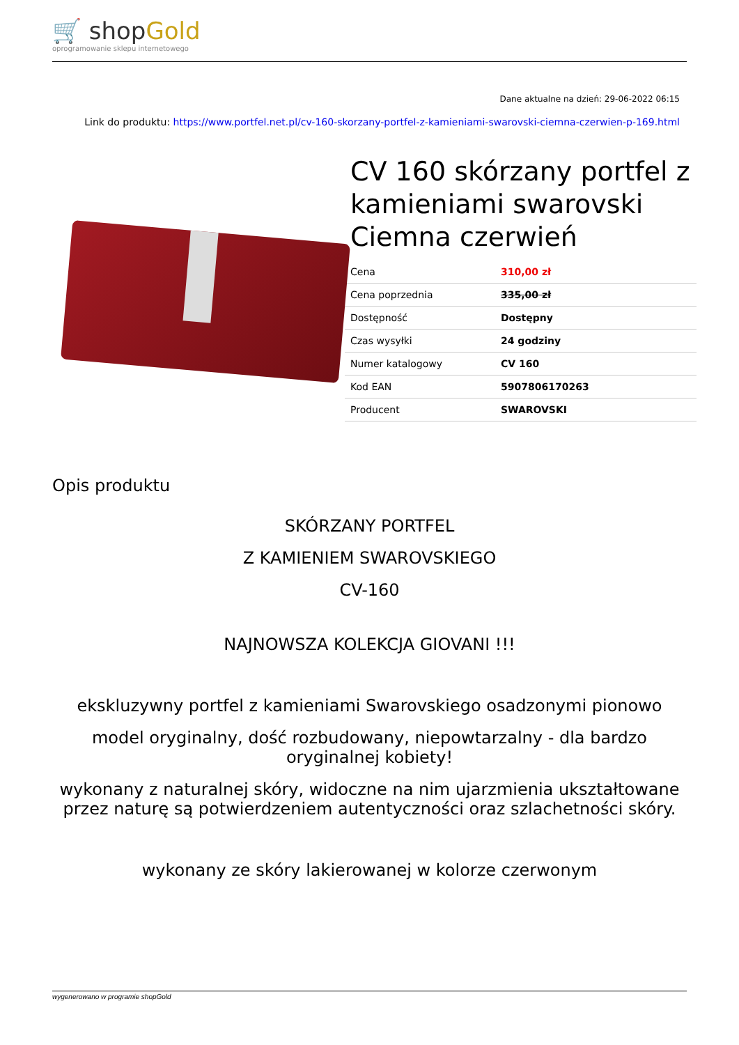🛒 shopGold
oprogramowanie sklepu internetowego
Dane aktualne na dzień: 29-06-2022 06:15
Link do produktu: https://www.portfel.net.pl/cv-160-skorzany-portfel-z-kamieniami-swarovski-ciemna-czerwien-p-169.html
CV 160 skórzany portfel z kamieniami swarovski Ciemna czerwień
| Cena | 310,00 zł |
| Cena poprzednia | 335,00 zł |
| Dostępność | Dostępny |
| Czas wysyłki | 24 godziny |
| Numer katalogowy | CV 160 |
| Kod EAN | 5907806170263 |
| Producent | SWAROVSKI |
Opis produktu
SKÓRZANY PORTFEL
Z KAMIENIEM SWAROVSKIEGO
CV-160
NAJNOWSZA KOLEKCJA GIOVANI !!!
ekskluzywny portfel z kamieniami Swarovskiego osadzonymi pionowo
model oryginalny, dość rozbudowany, niepowtarzalny - dla bardzo oryginalnej kobiety!
wykonany z naturalnej skóry, widoczne na nim ujarzmienia ukształtowane przez naturę są potwierdzeniem autentyczności oraz szlachetności skóry.
wykonany ze skóry lakierowanej w kolorze czerwonym
wygenerowano w programie shopGold